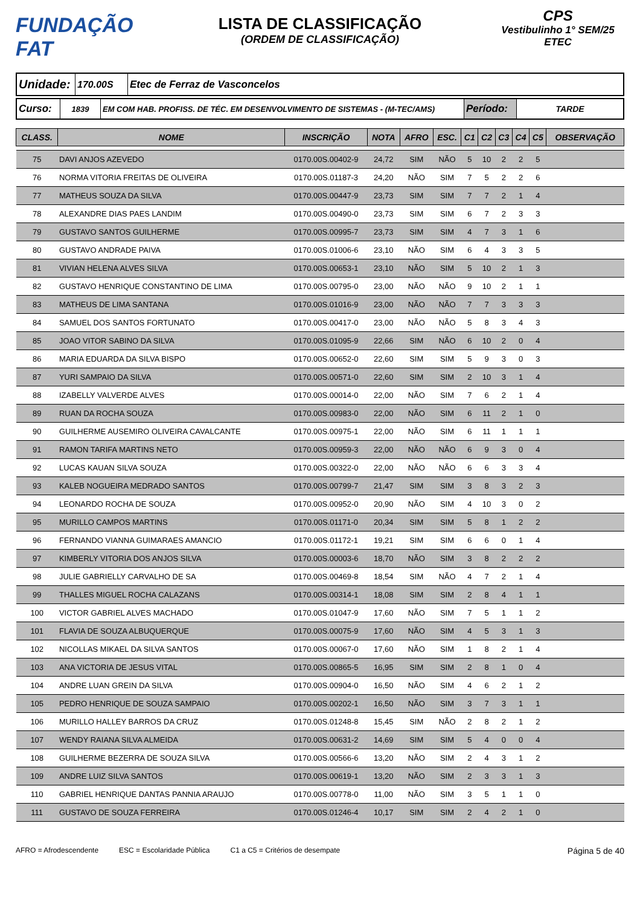FUNDAÇÃO FAT
LISTA DE CLASSIFICAÇÃO
(ORDEM DE CLASSIFICAÇÃO)
CPS
Vestibulinho 1° SEM/25
ETEC
| Unidade: | 170.00S | Etec de Ferraz de Vasconcelos |
| Curso: | 1839 | EM COM HAB. PROFISS. DE TÉC. EM DESENVOLVIMENTO DE SISTEMAS - (M-TEC/AMS) | Período: | TARDE |
| CLASS. | NOME | INSCRIÇÃO | NOTA | AFRO | ESC. | C1 | C2 | C3 | C4 | C5 | OBSERVAÇÃO |
| --- | --- | --- | --- | --- | --- | --- | --- | --- | --- | --- | --- |
| 75 | DAVI ANJOS AZEVEDO | 0170.00S.00402-9 | 24,72 | SIM | NÃO | 5 | 10 | 2 | 2 | 5 | |
| 76 | NORMA VITORIA FREITAS DE OLIVEIRA | 0170.00S.01187-3 | 24,20 | NÃO | SIM | 7 | 5 | 2 | 2 | 6 | |
| 77 | MATHEUS SOUZA DA SILVA | 0170.00S.00447-9 | 23,73 | SIM | SIM | 7 | 7 | 2 | 1 | 4 | |
| 78 | ALEXANDRE DIAS PAES LANDIM | 0170.00S.00490-0 | 23,73 | SIM | SIM | 6 | 7 | 2 | 3 | 3 | |
| 79 | GUSTAVO SANTOS GUILHERME | 0170.00S.00995-7 | 23,73 | SIM | SIM | 4 | 7 | 3 | 1 | 6 | |
| 80 | GUSTAVO ANDRADE PAIVA | 0170.00S.01006-6 | 23,10 | NÃO | SIM | 6 | 4 | 3 | 3 | 5 | |
| 81 | VIVIAN HELENA ALVES SILVA | 0170.00S.00653-1 | 23,10 | NÃO | SIM | 5 | 10 | 2 | 1 | 3 | |
| 82 | GUSTAVO HENRIQUE CONSTANTINO DE LIMA | 0170.00S.00795-0 | 23,00 | NÃO | NÃO | 9 | 10 | 2 | 1 | 1 | |
| 83 | MATHEUS DE LIMA SANTANA | 0170.00S.01016-9 | 23,00 | NÃO | NÃO | 7 | 7 | 3 | 3 | 3 | |
| 84 | SAMUEL DOS SANTOS FORTUNATO | 0170.00S.00417-0 | 23,00 | NÃO | NÃO | 5 | 8 | 3 | 4 | 3 | |
| 85 | JOAO VITOR SABINO DA SILVA | 0170.00S.01095-9 | 22,66 | SIM | NÃO | 6 | 10 | 2 | 0 | 4 | |
| 86 | MARIA EDUARDA DA SILVA BISPO | 0170.00S.00652-0 | 22,60 | SIM | SIM | 5 | 9 | 3 | 0 | 3 | |
| 87 | YURI SAMPAIO DA SILVA | 0170.00S.00571-0 | 22,60 | SIM | SIM | 2 | 10 | 3 | 1 | 4 | |
| 88 | IZABELLY VALVERDE ALVES | 0170.00S.00014-0 | 22,00 | NÃO | SIM | 7 | 6 | 2 | 1 | 4 | |
| 89 | RUAN DA ROCHA SOUZA | 0170.00S.00983-0 | 22,00 | NÃO | SIM | 6 | 11 | 2 | 1 | 0 | |
| 90 | GUILHERME AUSEMIRO OLIVEIRA CAVALCANTE | 0170.00S.00975-1 | 22,00 | NÃO | SIM | 6 | 11 | 1 | 1 | 1 | |
| 91 | RAMON TARIFA MARTINS NETO | 0170.00S.00959-3 | 22,00 | NÃO | NÃO | 6 | 9 | 3 | 0 | 4 | |
| 92 | LUCAS KAUAN SILVA SOUZA | 0170.00S.00322-0 | 22,00 | NÃO | NÃO | 6 | 6 | 3 | 3 | 4 | |
| 93 | KALEB NOGUEIRA MEDRADO SANTOS | 0170.00S.00799-7 | 21,47 | SIM | SIM | 3 | 8 | 3 | 2 | 3 | |
| 94 | LEONARDO ROCHA DE SOUZA | 0170.00S.00952-0 | 20,90 | NÃO | SIM | 4 | 10 | 3 | 0 | 2 | |
| 95 | MURILLO CAMPOS MARTINS | 0170.00S.01171-0 | 20,34 | SIM | SIM | 5 | 8 | 1 | 2 | 2 | |
| 96 | FERNANDO VIANNA GUIMARAES AMANCIO | 0170.00S.01172-1 | 19,21 | SIM | SIM | 6 | 6 | 0 | 1 | 4 | |
| 97 | KIMBERLY VITORIA DOS ANJOS SILVA | 0170.00S.00003-6 | 18,70 | NÃO | SIM | 3 | 8 | 2 | 2 | 2 | |
| 98 | JULIE GABRIELLY CARVALHO DE SA | 0170.00S.00469-8 | 18,54 | SIM | NÃO | 4 | 7 | 2 | 1 | 4 | |
| 99 | THALLES MIGUEL ROCHA CALAZANS | 0170.00S.00314-1 | 18,08 | SIM | SIM | 2 | 8 | 4 | 1 | 1 | |
| 100 | VICTOR GABRIEL ALVES MACHADO | 0170.00S.01047-9 | 17,60 | NÃO | SIM | 7 | 5 | 1 | 1 | 2 | |
| 101 | FLAVIA DE SOUZA ALBUQUERQUE | 0170.00S.00075-9 | 17,60 | NÃO | SIM | 4 | 5 | 3 | 1 | 3 | |
| 102 | NICOLLAS MIKAEL DA SILVA SANTOS | 0170.00S.00067-0 | 17,60 | NÃO | SIM | 1 | 8 | 2 | 1 | 4 | |
| 103 | ANA VICTORIA DE JESUS VITAL | 0170.00S.00865-5 | 16,95 | SIM | SIM | 2 | 8 | 1 | 0 | 4 | |
| 104 | ANDRE LUAN GREIN DA SILVA | 0170.00S.00904-0 | 16,50 | NÃO | SIM | 4 | 6 | 2 | 1 | 2 | |
| 105 | PEDRO HENRIQUE DE SOUZA SAMPAIO | 0170.00S.00202-1 | 16,50 | NÃO | SIM | 3 | 7 | 3 | 1 | 1 | |
| 106 | MURILLO HALLEY BARROS DA CRUZ | 0170.00S.01248-8 | 15,45 | SIM | NÃO | 2 | 8 | 2 | 1 | 2 | |
| 107 | WENDY RAIANA SILVA ALMEIDA | 0170.00S.00631-2 | 14,69 | SIM | SIM | 5 | 4 | 0 | 0 | 4 | |
| 108 | GUILHERME BEZERRA DE SOUZA SILVA | 0170.00S.00566-6 | 13,20 | NÃO | SIM | 2 | 4 | 3 | 1 | 2 | |
| 109 | ANDRE LUIZ SILVA SANTOS | 0170.00S.00619-1 | 13,20 | NÃO | SIM | 2 | 3 | 3 | 1 | 3 | |
| 110 | GABRIEL HENRIQUE DANTAS PANNIA ARAUJO | 0170.00S.00778-0 | 11,00 | NÃO | SIM | 3 | 5 | 1 | 1 | 0 | |
| 111 | GUSTAVO DE SOUZA FERREIRA | 0170.00S.01246-4 | 10,17 | SIM | SIM | 2 | 4 | 2 | 1 | 0 | |
AFRO = Afrodescendente ESC = Escolaridade Pública C1 a C5 = Critérios de desempate Página 5 de 40